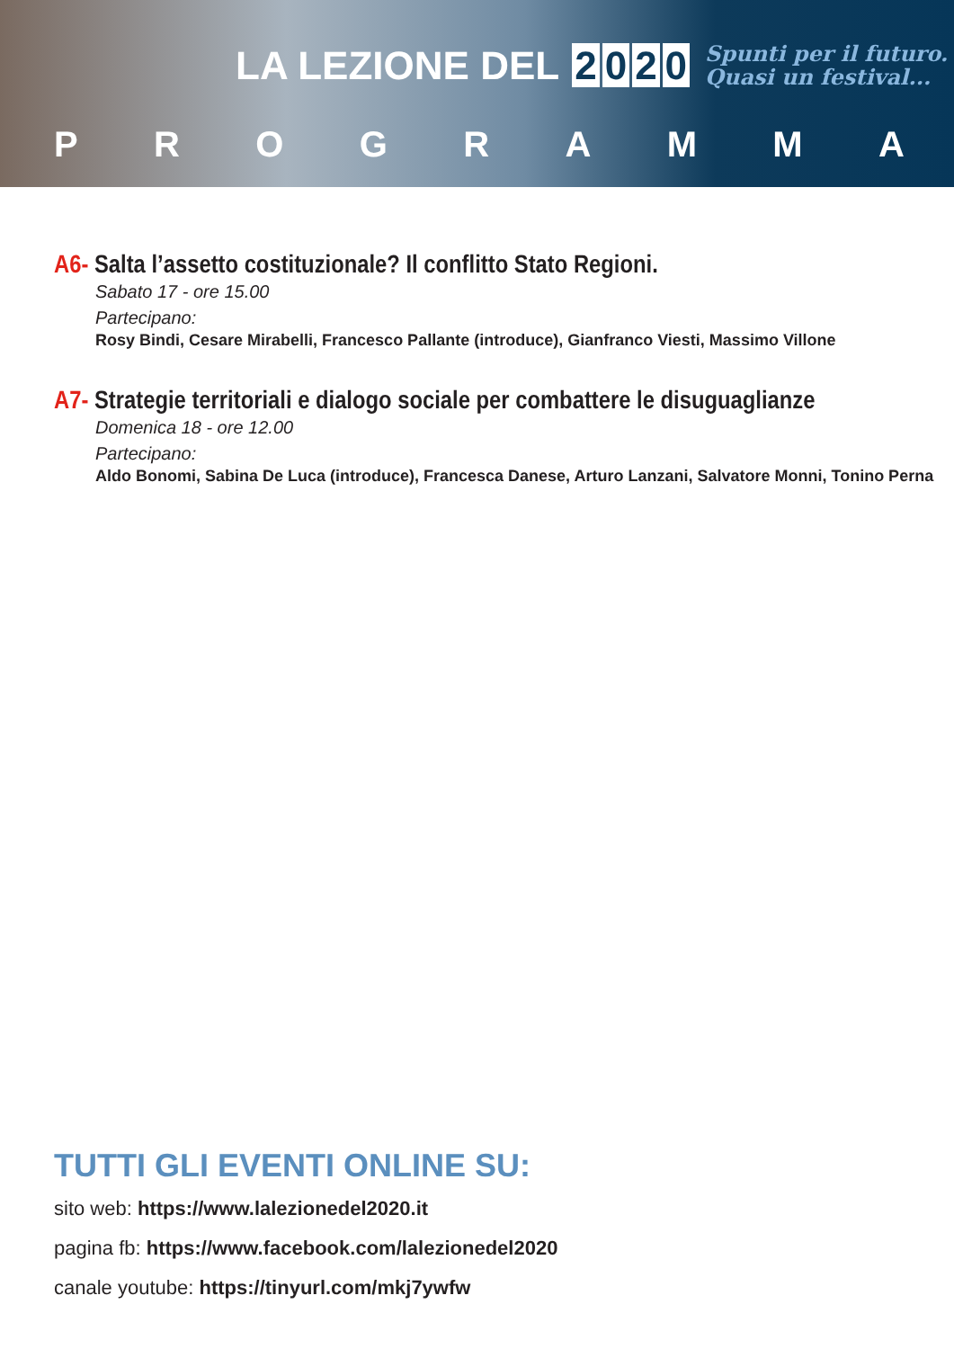LA LEZIONE DEL 2020
Spunti per il futuro.
Quasi un festival...
PROGRAMMA
A6- Salta l’assetto costituzionale? Il conflitto Stato Regioni.
Sabato 17 - ore 15.00
Partecipano:
Rosy Bindi, Cesare Mirabelli, Francesco Pallante (introduce), Gianfranco Viesti, Massimo Villone
A7- Strategie territoriali e dialogo sociale per combattere le disuguaglianze
Domenica 18 - ore 12.00
Partecipano:
Aldo Bonomi, Sabina De Luca (introduce), Francesca Danese, Arturo Lanzani, Salvatore Monni, Tonino Perna
TUTTI GLI EVENTI ONLINE SU:
sito web: https://www.lalezionedel2020.it
pagina fb: https://www.facebook.com/lalezionedel2020
canale youtube: https://tinyurl.com/mkj7ywfw